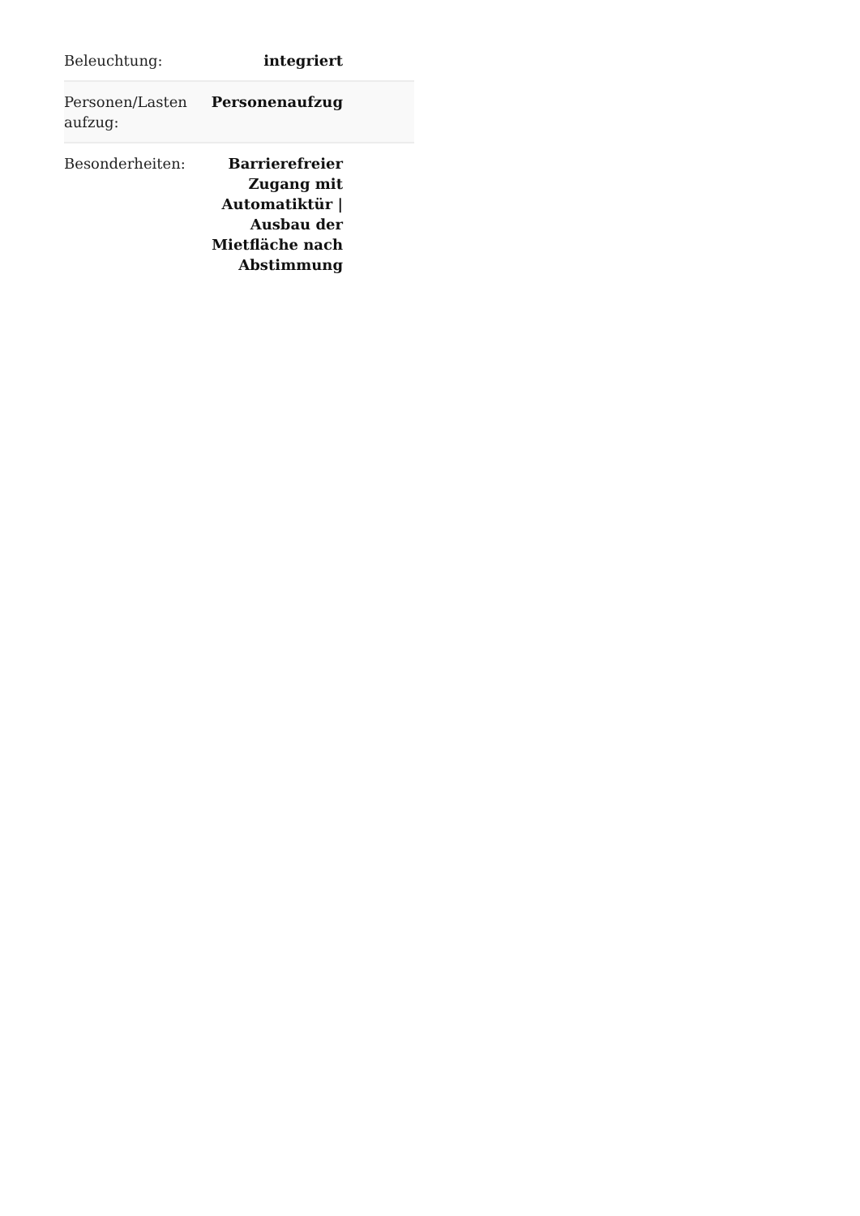| Beleuchtung: | integriert |
| Personen/Lasten aufzug: | Personenaufzug |
| Besonderheiten: | Barrierefreier Zugang mit Automatiktür / Ausbau der Mietfläche nach Abstimmung |